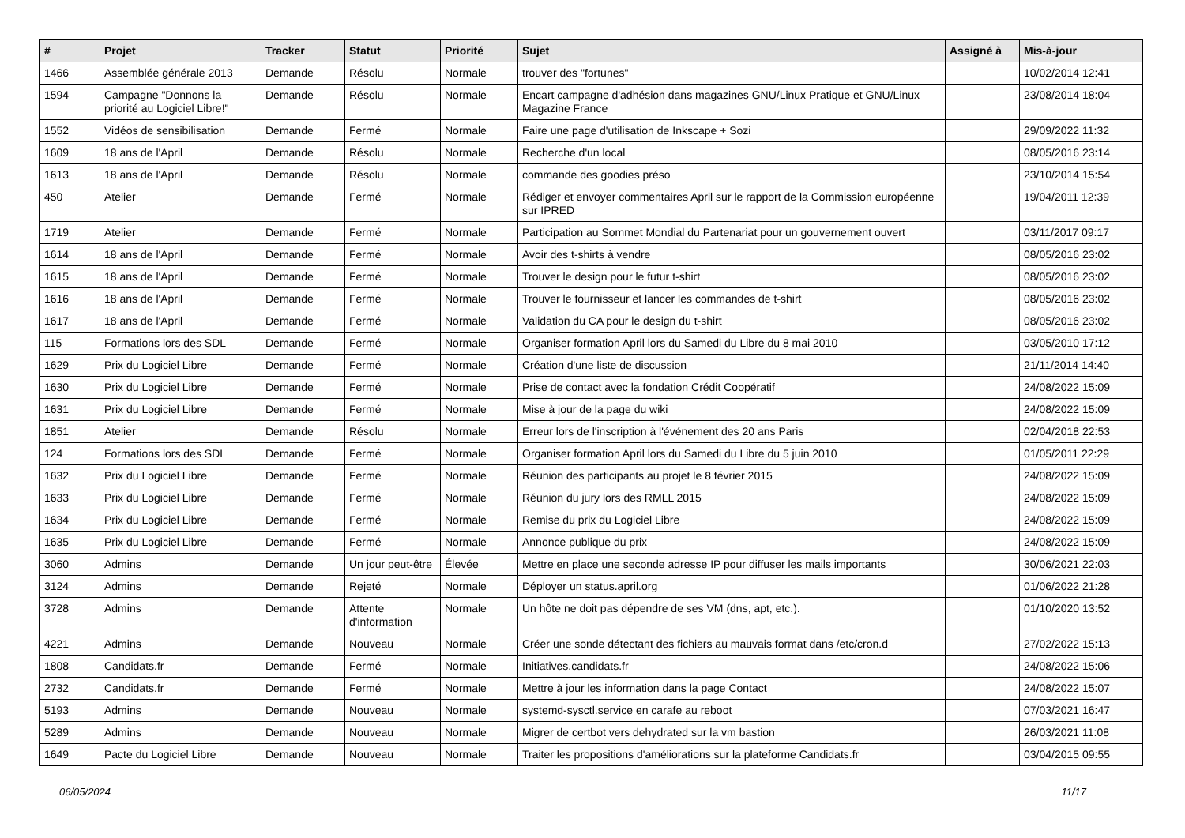| # | Projet | Tracker | Statut | Priorité | Sujet | Assigné à | Mis-à-jour |
| --- | --- | --- | --- | --- | --- | --- | --- |
| 1466 | Assemblée générale 2013 | Demande | Résolu | Normale | trouver des "fortunes" | | 10/02/2014 12:41 |
| 1594 | Campagne "Donnons la priorité au Logiciel Libre!" | Demande | Résolu | Normale | Encart campagne d'adhésion dans magazines GNU/Linux Pratique et GNU/Linux Magazine France | | 23/08/2014 18:04 |
| 1552 | Vidéos de sensibilisation | Demande | Fermé | Normale | Faire une page d'utilisation de Inkscape + Sozi | | 29/09/2022 11:32 |
| 1609 | 18 ans de l'April | Demande | Résolu | Normale | Recherche d'un local | | 08/05/2016 23:14 |
| 1613 | 18 ans de l'April | Demande | Résolu | Normale | commande des goodies préso | | 23/10/2014 15:54 |
| 450 | Atelier | Demande | Fermé | Normale | Rédiger et envoyer commentaires April sur le rapport de la Commission européenne sur IPRED | | 19/04/2011 12:39 |
| 1719 | Atelier | Demande | Fermé | Normale | Participation au Sommet Mondial du Partenariat pour un gouvernement ouvert | | 03/11/2017 09:17 |
| 1614 | 18 ans de l'April | Demande | Fermé | Normale | Avoir des t-shirts à vendre | | 08/05/2016 23:02 |
| 1615 | 18 ans de l'April | Demande | Fermé | Normale | Trouver le design pour le futur t-shirt | | 08/05/2016 23:02 |
| 1616 | 18 ans de l'April | Demande | Fermé | Normale | Trouver le fournisseur et lancer les commandes de t-shirt | | 08/05/2016 23:02 |
| 1617 | 18 ans de l'April | Demande | Fermé | Normale | Validation du CA pour le design du t-shirt | | 08/05/2016 23:02 |
| 115 | Formations lors des SDL | Demande | Fermé | Normale | Organiser formation April lors du Samedi du Libre du 8 mai 2010 | | 03/05/2010 17:12 |
| 1629 | Prix du Logiciel Libre | Demande | Fermé | Normale | Création d'une liste de discussion | | 21/11/2014 14:40 |
| 1630 | Prix du Logiciel Libre | Demande | Fermé | Normale | Prise de contact avec la fondation Crédit Coopératif | | 24/08/2022 15:09 |
| 1631 | Prix du Logiciel Libre | Demande | Fermé | Normale | Mise à jour de la page du wiki | | 24/08/2022 15:09 |
| 1851 | Atelier | Demande | Résolu | Normale | Erreur lors de l'inscription à l'événement des 20 ans Paris | | 02/04/2018 22:53 |
| 124 | Formations lors des SDL | Demande | Fermé | Normale | Organiser formation April lors du Samedi du Libre du 5 juin 2010 | | 01/05/2011 22:29 |
| 1632 | Prix du Logiciel Libre | Demande | Fermé | Normale | Réunion des participants au projet le 8 février 2015 | | 24/08/2022 15:09 |
| 1633 | Prix du Logiciel Libre | Demande | Fermé | Normale | Réunion du jury lors des RMLL 2015 | | 24/08/2022 15:09 |
| 1634 | Prix du Logiciel Libre | Demande | Fermé | Normale | Remise du prix du Logiciel Libre | | 24/08/2022 15:09 |
| 1635 | Prix du Logiciel Libre | Demande | Fermé | Normale | Annonce publique du prix | | 24/08/2022 15:09 |
| 3060 | Admins | Demande | Un jour peut-être | Élevée | Mettre en place une seconde adresse IP pour diffuser les mails importants | | 30/06/2021 22:03 |
| 3124 | Admins | Demande | Rejeté | Normale | Déployer un status.april.org | | 01/06/2022 21:28 |
| 3728 | Admins | Demande | Attente d'information | Normale | Un hôte ne doit pas dépendre de ses VM (dns, apt, etc.). | | 01/10/2020 13:52 |
| 4221 | Admins | Demande | Nouveau | Normale | Créer une sonde détectant des fichiers au mauvais format dans /etc/cron.d | | 27/02/2022 15:13 |
| 1808 | Candidats.fr | Demande | Fermé | Normale | Initiatives.candidats.fr | | 24/08/2022 15:06 |
| 2732 | Candidats.fr | Demande | Fermé | Normale | Mettre à jour les information dans la page Contact | | 24/08/2022 15:07 |
| 5193 | Admins | Demande | Nouveau | Normale | systemd-sysctl.service en carafe au reboot | | 07/03/2021 16:47 |
| 5289 | Admins | Demande | Nouveau | Normale | Migrer de certbot vers dehydrated sur la vm bastion | | 26/03/2021 11:08 |
| 1649 | Pacte du Logiciel Libre | Demande | Nouveau | Normale | Traiter les propositions d'améliorations sur la plateforme Candidats.fr | | 03/04/2015 09:55 |
06/05/2024 11/17